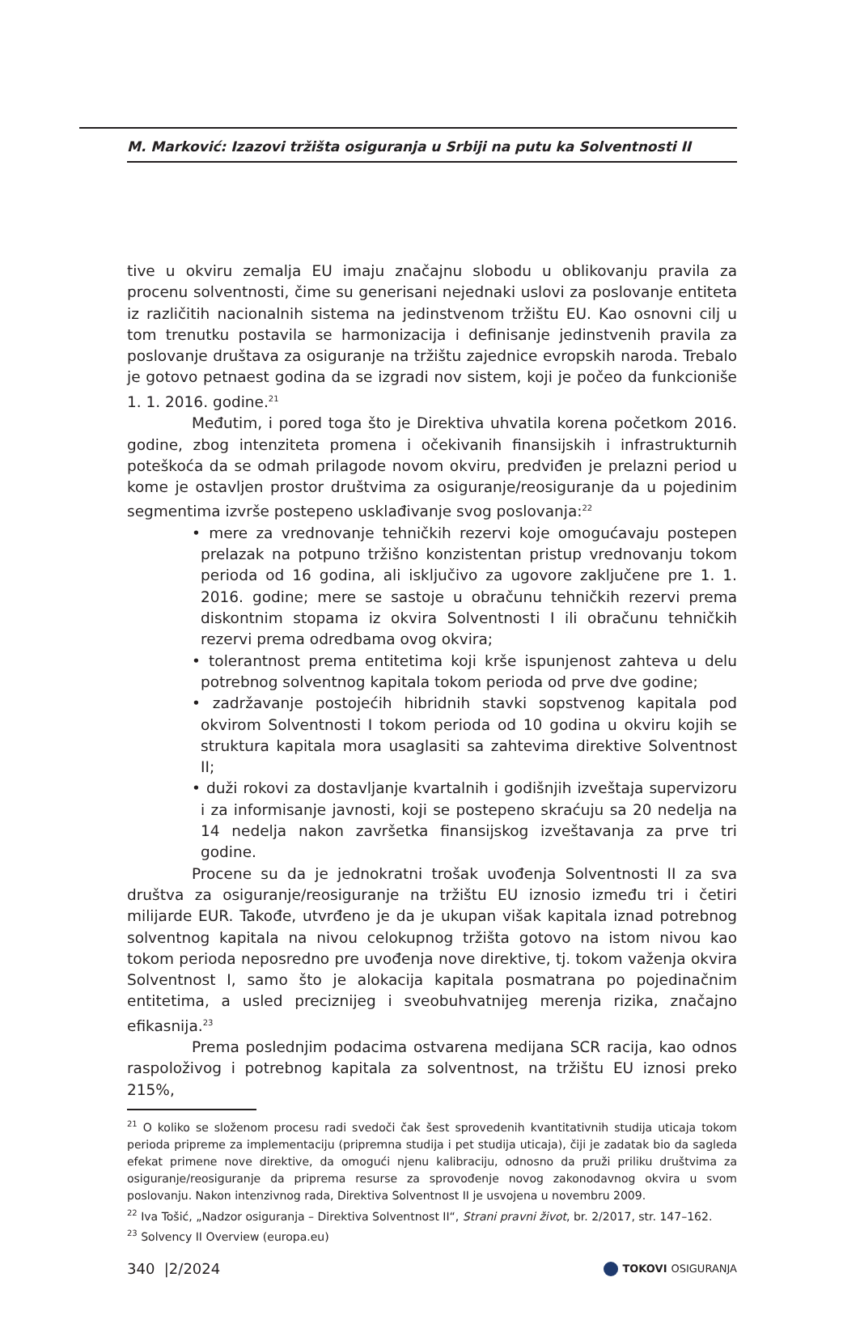M. Marković: Izazovi tržišta osiguranja u Srbiji na putu ka Solventnosti II
tive u okviru zemalja EU imaju značajnu slobodu u oblikovanju pravila za procenu solventnosti, čime su generisani nejednaki uslovi za poslovanje entiteta iz različitih nacionalnih sistema na jedinstvenom tržištu EU. Kao osnovni cilj u tom trenutku postavila se harmonizacija i definisanje jedinstvenih pravila za poslovanje društava za osiguranje na tržištu zajednice evropskih naroda. Trebalo je gotovo petnaest godina da se izgradi nov sistem, koji je počeo da funkcioniše 1. 1. 2016. godine.<sup>21</sup>
Međutim, i pored toga što je Direktiva uhvatila korena početkom 2016. godine, zbog intenziteta promena i očekivanih finansijskih i infrastrukturnih poteškoća da se odmah prilagode novom okviru, predviđen je prelazni period u kome je ostavljen prostor društvima za osiguranje/reosiguranje da u pojedinim segmentima izvrše postepeno usklađivanje svog poslovanja:<sup>22</sup>
• mere za vrednovanje tehničkih rezervi koje omogućavaju postepen prelazak na potpuno tržišno konzistentan pristup vrednovanju tokom perioda od 16 godina, ali isključivo za ugovore zaključene pre 1. 1. 2016. godine; mere se sastoje u obračunu tehničkih rezervi prema diskontnim stopama iz okvira Solventnosti I ili obračunu tehničkih rezervi prema odredbama ovog okvira;
• tolerantnost prema entitetima koji krše ispunjenost zahteva u delu potrebnog solventnog kapitala tokom perioda od prve dve godine;
• zadržavanje postojećih hibridnih stavki sopstvenog kapitala pod okvirom Solventnosti I tokom perioda od 10 godina u okviru kojih se struktura kapitala mora usaglasiti sa zahtevima direktive Solventnost II;
• duži rokovi za dostavljanje kvartalnih i godišnjih izveštaja supervizoru i za informisanje javnosti, koji se postepeno skraćuju sa 20 nedelja na 14 nedelja nakon završetka finansijskog izveštavanja za prve tri godine.
Procene su da je jednokratni trošak uvođenja Solventnosti II za sva društva za osiguranje/reosiguranje na tržištu EU iznosio između tri i četiri milijarde EUR. Takođe, utvrđeno je da je ukupan višak kapitala iznad potrebnog solventnog kapitala na nivou celokupnog tržišta gotovo na istom nivou kao tokom perioda neposredno pre uvođenja nove direktive, tj. tokom važenja okvira Solventnost I, samo što je alokacija kapitala posmatrana po pojedinačnim entitetima, a usled preciznijeg i sveobuhvatnijeg merenja rizika, značajno efikasnija.<sup>23</sup>
Prema poslednjim podacima ostvarena medijana SCR racija, kao odnos raspoloživog i potrebnog kapitala za solventnost, na tržištu EU iznosi preko 215%,
<sup>21</sup> O koliko se složenom procesu radi svedoči čak šest sprovedenih kvantitativnih studija uticaja tokom perioda pripreme za implementaciju (pripremna studija i pet studija uticaja), čiji je zadatak bio da sagleda efekat primene nove direktive, da omogući njenu kalibraciju, odnosno da pruži priliku društvima za osiguranje/reosiguranje da priprema resurse za sprovođenje novog zakonodavnog okvira u svom poslovanju. Nakon intenzivnog rada, Direktiva Solventnost II je usvojena u novembru 2009.
<sup>22</sup> Iva Tošić, „Nadzor osiguranja – Direktiva Solventnost II“, Strani pravni život, br. 2/2017, str. 147–162.
<sup>23</sup> Solvency II Overview (europa.eu)
340 |2/2024 TOKOVI OSIGURANJA